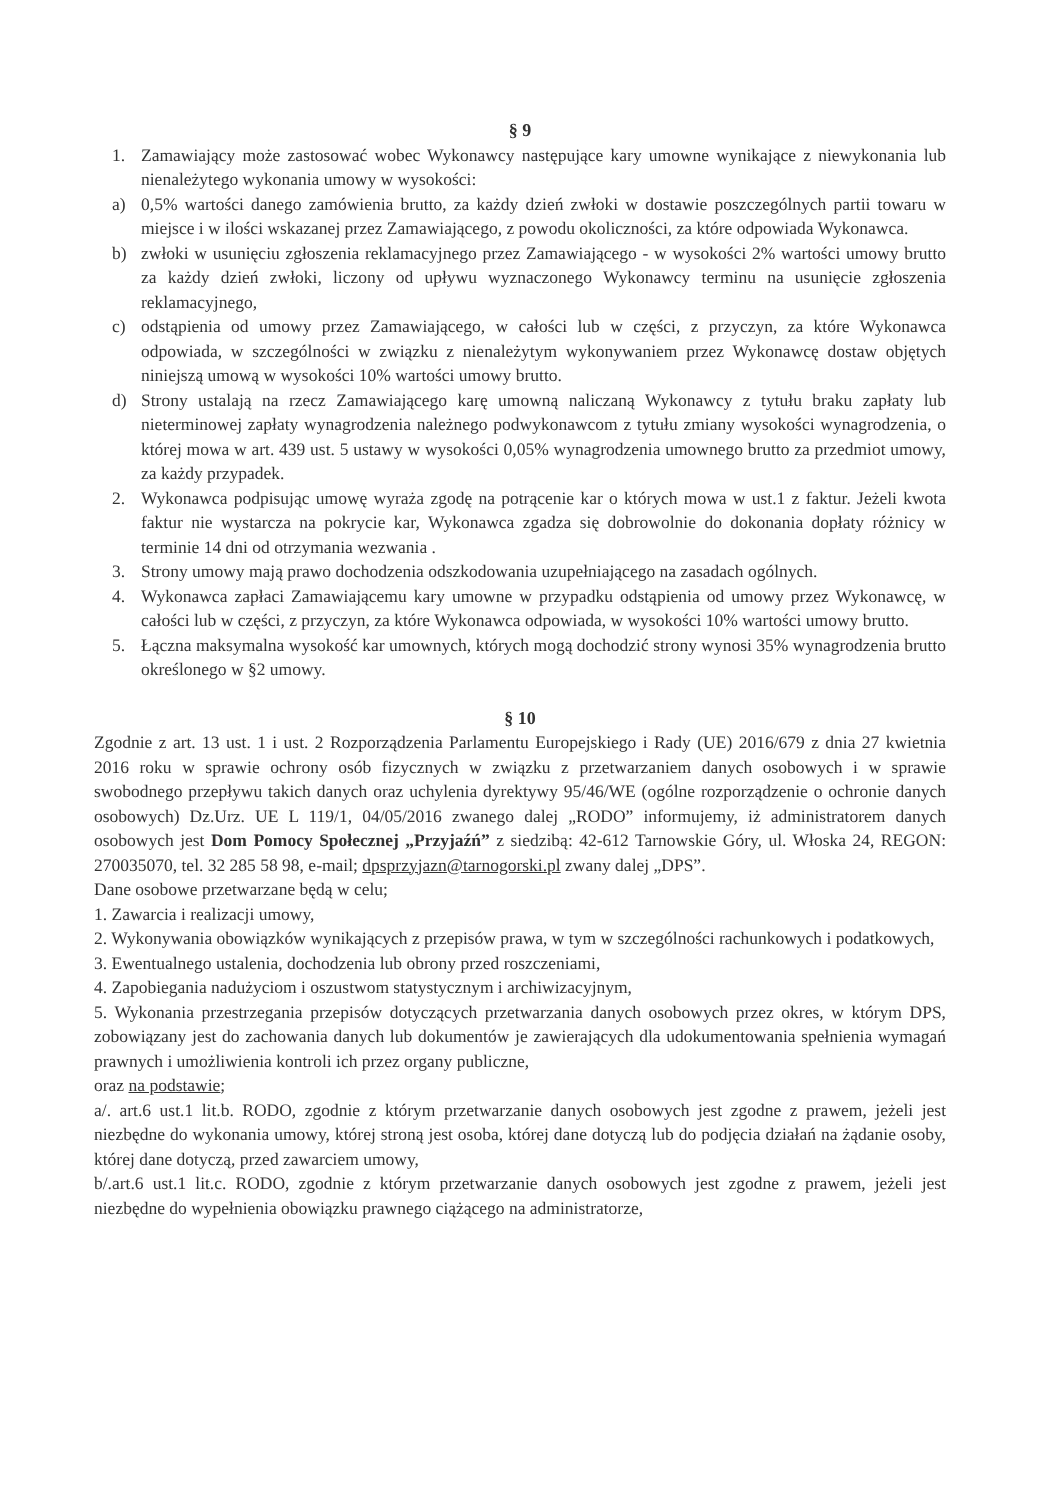§ 9
1. Zamawiający może zastosować wobec Wykonawcy następujące kary umowne wynikające z niewykonania lub nienależytego wykonania umowy w wysokości:
a) 0,5% wartości danego zamówienia brutto, za każdy dzień zwłoki w dostawie poszczególnych partii towaru w miejsce i w ilości wskazanej przez Zamawiającego, z powodu okoliczności, za które odpowiada Wykonawca.
b) zwłoki w usunięciu zgłoszenia reklamacyjnego przez Zamawiającego - w wysokości 2% wartości umowy brutto za każdy dzień zwłoki, liczony od upływu wyznaczonego Wykonawcy terminu na usunięcie zgłoszenia reklamacyjnego,
c) odstąpienia od umowy przez Zamawiającego, w całości lub w części, z przyczyn, za które Wykonawca odpowiada, w szczególności w związku z nienależytym wykonywaniem przez Wykonawcę dostaw objętych niniejszą umową w wysokości 10% wartości umowy brutto.
d) Strony ustalają na rzecz Zamawiającego karę umowną naliczaną Wykonawcy z tytułu braku zapłaty lub nieterminowej zapłaty wynagrodzenia należnego podwykonawcom z tytułu zmiany wysokości wynagrodzenia, o której mowa w art. 439 ust. 5 ustawy w wysokości 0,05% wynagrodzenia umownego brutto za przedmiot umowy, za każdy przypadek.
2. Wykonawca podpisując umowę wyraża zgodę na potrącenie kar o których mowa w ust.1 z faktur. Jeżeli kwota faktur nie wystarcza na pokrycie kar, Wykonawca zgadza się dobrowolnie do dokonania dopłaty różnicy w terminie 14 dni od otrzymania wezwania .
3. Strony umowy mają prawo dochodzenia odszkodowania uzupełniającego na zasadach ogólnych.
4. Wykonawca zapłaci Zamawiającemu kary umowne w przypadku odstąpienia od umowy przez Wykonawcę, w całości lub w części, z przyczyn, za które Wykonawca odpowiada, w wysokości 10% wartości umowy brutto.
5. Łączna maksymalna wysokość kar umownych, których mogą dochodzić strony wynosi 35% wynagrodzenia brutto określonego w §2 umowy.
§ 10
Zgodnie z art. 13 ust. 1 i ust. 2 Rozporządzenia Parlamentu Europejskiego i Rady (UE) 2016/679 z dnia 27 kwietnia 2016 roku w sprawie ochrony osób fizycznych w związku z przetwarzaniem danych osobowych i w sprawie swobodnego przepływu takich danych oraz uchylenia dyrektywy 95/46/WE (ogólne rozporządzenie o ochronie danych osobowych) Dz.Urz. UE L 119/1, 04/05/2016 zwanego dalej „RODO” informujemy, iż administratorem danych osobowych jest Dom Pomocy Społecznej „Przyjaźń” z siedzibą: 42-612 Tarnowskie Góry, ul. Włoska 24, REGON: 270035070, tel. 32 285 58 98, e-mail; dpsprzyjazn@tarnogorski.pl zwany dalej „DPS”.
Dane osobowe przetwarzane będą w celu;
1. Zawarcia i realizacji umowy,
2. Wykonywania obowiązków wynikających z przepisów prawa, w tym w szczególności rachunkowych i podatkowych,
3. Ewentualnego ustalenia, dochodzenia lub obrony przed roszczeniami,
4. Zapobiegania nadużyciom i oszustwom statystycznym i archiwizacyjnym,
5. Wykonania przestrzegania przepisów dotyczących przetwarzania danych osobowych przez okres, w którym DPS, zobowiązany jest do zachowania danych lub dokumentów je zawierających dla udokumentowania spełnienia wymagań prawnych i umożliwienia kontroli ich przez organy publiczne,
oraz na podstawie;
a/. art.6 ust.1 lit.b. RODO, zgodnie z którym przetwarzanie danych osobowych jest zgodne z prawem, jeżeli jest niezbędne do wykonania umowy, której stroną jest osoba, której dane dotyczą lub do podjęcia działań na żądanie osoby, której dane dotyczą, przed zawarciem umowy,
b/.art.6 ust.1 lit.c. RODO, zgodnie z którym przetwarzanie danych osobowych jest zgodne z prawem, jeżeli jest niezbędne do wypełnienia obowiązku prawnego ciążącego na administratorze,